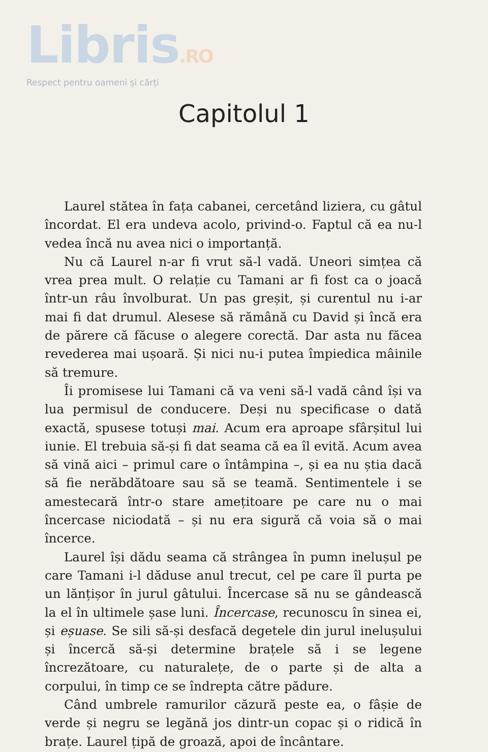Libris.RO
Respect pentru oameni și cărți
Capitolul 1
Laurel stătea în fața cabanei, cercetând liziera, cu gâtul încordat. El era undeva acolo, privind-o. Faptul că ea nu-l vedea încă nu avea nici o importanță.
Nu că Laurel n-ar fi vrut să-l vadă. Uneori simțea că vrea prea mult. O relație cu Tamani ar fi fost ca o joacă într-un râu învolburat. Un pas greșit, și curentul nu i-ar mai fi dat drumul. Alesese să rămână cu David și încă era de părere că făcuse o alegere corectă. Dar asta nu făcea revederea mai ușoară. Și nici nu-i putea împiedica mâinile să tremure.
Îi promisese lui Tamani că va veni să-l vadă când își va lua permisul de conducere. Deși nu specificase o dată exactă, spusese totuși mai. Acum era aproape sfârșitul lui iunie. El trebuia să-și fi dat seama că ea îl evită. Acum avea să vină aici – primul care o întâmpina –, și ea nu știa dacă să fie nerăbdătoare sau să se teamă. Sentimentele i se amestecară într-o stare amețitoare pe care nu o mai încercase niciodată – și nu era sigură că voia să o mai încerce.
Laurel își dădu seama că strângea în pumn inelușul pe care Tamani i-l dăduse anul trecut, cel pe care îl purta pe un lănțișor în jurul gâtului. Încercase să nu se gândească la el în ultimele șase luni. Încercase, recunoscu în sinea ei, și eșuase. Se sili să-și desfacă degetele din jurul inelușului și încercă să-și determine brațele să i se legene încrezătoare, cu naturalețe, de o parte și de alta a corpului, în timp ce se îndrepta către pădure.
Când umbrele ramurilor căzură peste ea, o fâșie de verde și negru se legănă jos dintr-un copac și o ridică în brațe. Laurel țipă de groază, apoi de încântare.